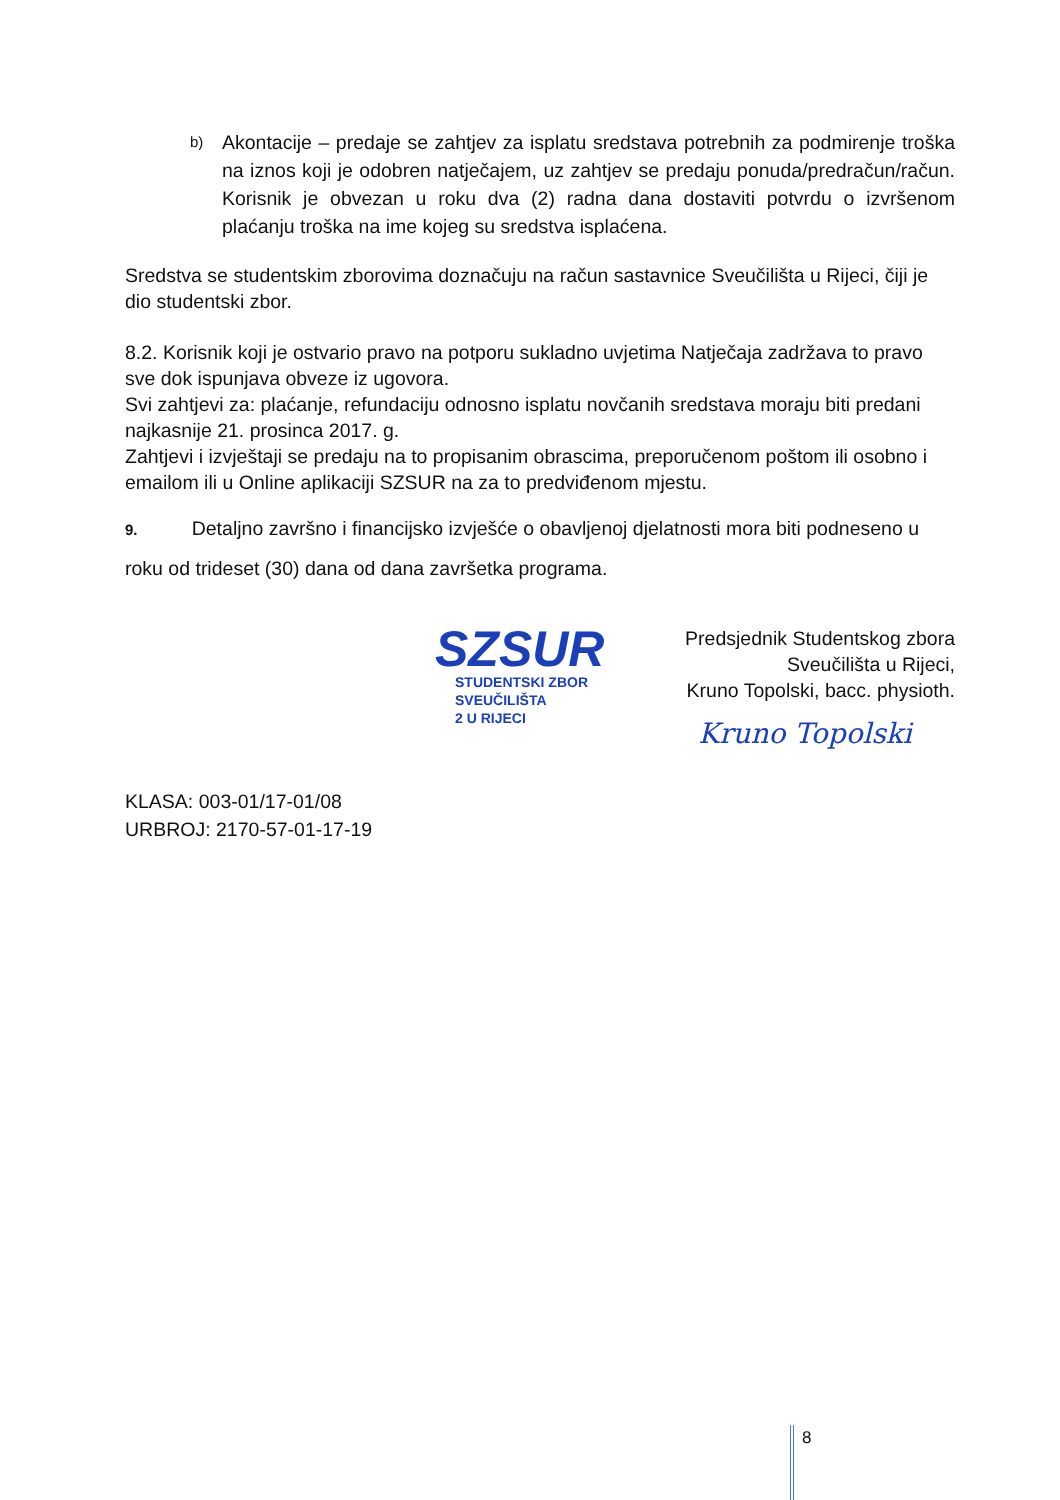b)
Akontacije – predaje se zahtjev za isplatu sredstava potrebnih za podmirenje troška na iznos koji je odobren natječajem, uz zahtjev se predaju ponuda/predračun/račun. Korisnik je obvezan u roku dva (2) radna dana dostaviti potvrdu o izvršenom plaćanju troška na ime kojeg su sredstva isplaćena.
Sredstva se studentskim zborovima doznačuju na račun sastavnice Sveučilišta u Rijeci, čiji je dio studentski zbor.
8.2. Korisnik koji je ostvario pravo na potporu sukladno uvjetima Natječaja zadržava to pravo sve dok ispunjava obveze iz ugovora.
Svi zahtjevi za: plaćanje, refundaciju odnosno isplatu novčanih sredstava moraju biti predani najkasnije 21. prosinca 2017. g.
Zahtjevi i izvještaji se predaju na to propisanim obrascima, preporučenom poštom ili osobno i emailom ili u Online aplikaciji SZSUR na za to predviđenom mjestu.
9. Detaljno završno i financijsko izvješće o obavljenoj djelatnosti mora biti podneseno u roku od trideset (30) dana od dana završetka programa.
SZSUR
STUDENTSKI ZBOR
SVEUČILIŠTA
2 U RIJECI
Predsjednik Studentskog zbora Sveučilišta u Rijeci,
Kruno Topolski, bacc. physioth.
Kruno Topolski
KLASA: 003-01/17-01/08
URBROJ: 2170-57-01-17-19
8